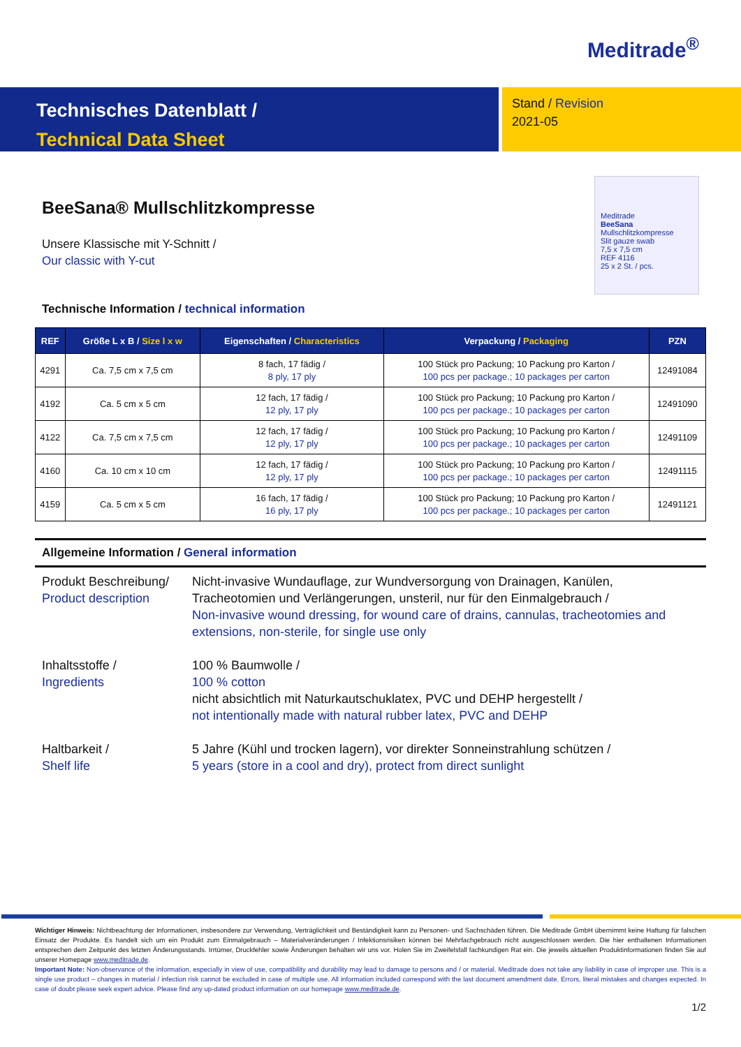Meditrade<sup>®</sup>
Technisches Datenblatt /
Technical Data Sheet
Stand / Revision
2021-05
BeeSana® Mullschlitzkompresse
Unsere Klassische mit Y-Schnitt /
Our classic with Y-cut
Meditrade
BeeSana
Mullschlitzkompresse
Slit gauze swab
7,5 x 7,5 cm
REF 4116
25 x 2 St. / pcs.
Technische Information / technical information
| REF | Größe L x B / Size l x w | Eigenschaften / Characteristics | Verpackung / Packaging | PZN |
| --- | --- | --- | --- | --- |
| 4291 | Ca. 7,5 cm x 7,5 cm | 8 fach, 17 fädig / 8 ply, 17 ply | 100 Stück pro Packung; 10 Packung pro Karton / 100 pcs per package.; 10 packages per carton | 12491084 |
| 4192 | Ca. 5 cm x 5 cm | 12 fach, 17 fädig / 12 ply, 17 ply | 100 Stück pro Packung; 10 Packung pro Karton / 100 pcs per package.; 10 packages per carton | 12491090 |
| 4122 | Ca. 7,5 cm x 7,5 cm | 12 fach, 17 fädig / 12 ply, 17 ply | 100 Stück pro Packung; 10 Packung pro Karton / 100 pcs per package.; 10 packages per carton | 12491109 |
| 4160 | Ca. 10 cm x 10 cm | 12 fach, 17 fädig / 12 ply, 17 ply | 100 Stück pro Packung; 10 Packung pro Karton / 100 pcs per package.; 10 packages per carton | 12491115 |
| 4159 | Ca. 5 cm x 5 cm | 16 fach, 17 fädig / 16 ply, 17 ply | 100 Stück pro Packung; 10 Packung pro Karton / 100 pcs per package.; 10 packages per carton | 12491121 |
Allgemeine Information / General information
Produkt Beschreibung/
Product description
Nicht-invasive Wundauflage, zur Wundversorgung von Drainagen, Kanülen, Tracheotomien und Verlängerungen, unsteril, nur für den Einmalgebrauch /
Non-invasive wound dressing, for wound care of drains, cannulas, tracheotomies and extensions, non-sterile, for single use only
Inhaltsstoffe /
Ingredients
100 % Baumwolle /
100 % cotton
nicht absichtlich mit Naturkautschuklatex, PVC und DEHP hergestellt /
not intentionally made with natural rubber latex, PVC and DEHP
Haltbarkeit /
Shelf life
5 Jahre (Kühl und trocken lagern), vor direkter Sonneinstrahlung schützen /
5 years (store in a cool and dry), protect from direct sunlight
Wichtiger Hinweis: Nichtbeachtung der Informationen, insbesondere zur Verwendung, Verträglichkeit und Beständigkeit kann zu Personen- und Sachschäden führen. Die Meditrade GmbH übernimmt keine Haftung für falschen Einsatz der Produkte. Es handelt sich um ein Produkt zum Einmalgebrauch – Materialveränderungen / Infektionsrisiken können bei Mehrfachgebrauch nicht ausgeschlossen werden. Die hier enthaltenen Informationen entsprechen dem Zeitpunkt des letzten Änderungsstands. Irrtümer, Druckfehler sowie Änderungen behalten wir uns vor. Holen Sie im Zweifelsfall fachkundigen Rat ein. Die jeweils aktuellen Produktinformationen finden Sie auf unserer Homepage www.meditrade.de.
Important Note: Non-observance of the information, especially in view of use, compatibility and durability may lead to damage to persons and / or material. Meditrade does not take any liability in case of improper use. This is a single use product – changes in material / infection risk cannot be excluded in case of multiple use. All information included correspond with the last document amendment date. Errors, literal mistakes and changes expected. In case of doubt please seek expert advice. Please find any up-dated product information on our homepage www.meditrade.de.
1/2